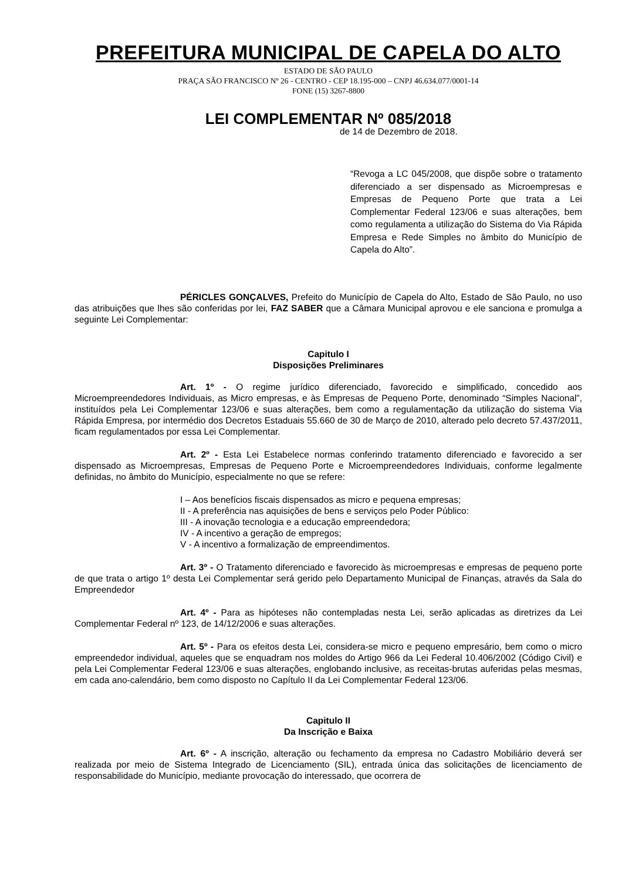PREFEITURA MUNICIPAL DE CAPELA DO ALTO
ESTADO DE SÃO PAULO
PRAÇA SÃO FRANCISCO Nº 26 - CENTRO - CEP 18.195-000 – CNPJ 46.634.077/0001-14
FONE (15) 3267-8800
LEI COMPLEMENTAR Nº 085/2018
de 14 de Dezembro de 2018.
“Revoga a LC 045/2008, que dispõe sobre o tratamento diferenciado a ser dispensado as Microempresas e Empresas de Pequeno Porte que trata a Lei Complementar Federal 123/06 e suas alterações, bem como regulamenta a utilização do Sistema do Via Rápida Empresa e Rede Simples no âmbito do Município de Capela do Alto”.
PÉRICLES GONÇALVES, Prefeito do Município de Capela do Alto, Estado de São Paulo, no uso das atribuições que lhes são conferidas por lei, FAZ SABER que a Câmara Municipal aprovou e ele sanciona e promulga a seguinte Lei Complementar:
Capitulo I
Disposições Preliminares
Art. 1º - O regime jurídico diferenciado, favorecido e simplificado, concedido aos Microempreendedores Individuais, as Micro empresas, e às Empresas de Pequeno Porte, denominado “Simples Nacional”, instituídos pela Lei Complementar 123/06 e suas alterações, bem como a regulamentação da utilização do sistema Via Rápida Empresa, por intermédio dos Decretos Estaduais 55.660 de 30 de Março de 2010, alterado pelo decreto 57.437/2011, ficam regulamentados por essa Lei Complementar.
Art. 2º - Esta Lei Estabelece normas conferindo tratamento diferenciado e favorecido a ser dispensado as Microempresas, Empresas de Pequeno Porte e Microempreendedores Individuais, conforme legalmente definidas, no âmbito do Município, especialmente no que se refere:
I – Aos benefícios fiscais dispensados as micro e pequena empresas;
II - A preferência nas aquisições de bens e serviços pelo Poder Público:
III - A inovação tecnologia e a educação empreendedora;
IV - A incentivo a geração de empregos;
V - A incentivo a formalização de empreendimentos.
Art. 3º - O Tratamento diferenciado e favorecido às microempresas e empresas de pequeno porte de que trata o artigo 1º desta Lei Complementar será gerido pelo Departamento Municipal de Finanças, através da Sala do Empreendedor
Art. 4º - Para as hipóteses não contempladas nesta Lei, serão aplicadas as diretrizes da Lei Complementar Federal nº 123, de 14/12/2006 e suas alterações.
Art. 5º - Para os efeitos desta Lei, considera-se micro e pequeno empresário, bem como o micro empreendedor individual, aqueles que se enquadram nos moldes do Artigo 966 da Lei Federal 10.406/2002 (Código Civil) e pela Lei Complementar Federal 123/06 e suas alterações, englobando inclusive, as receitas-brutas auferidas pelas mesmas, em cada ano-calendário, bem como disposto no Capítulo II da Lei Complementar Federal 123/06.
Capitulo II
Da Inscrição e Baixa
Art. 6º - A inscrição, alteração ou fechamento da empresa no Cadastro Mobiliário deverá ser realizada por meio de Sistema Integrado de Licenciamento (SIL), entrada única das solicitações de licenciamento de responsabilidade do Município, mediante provocação do interessado, que ocorrera de